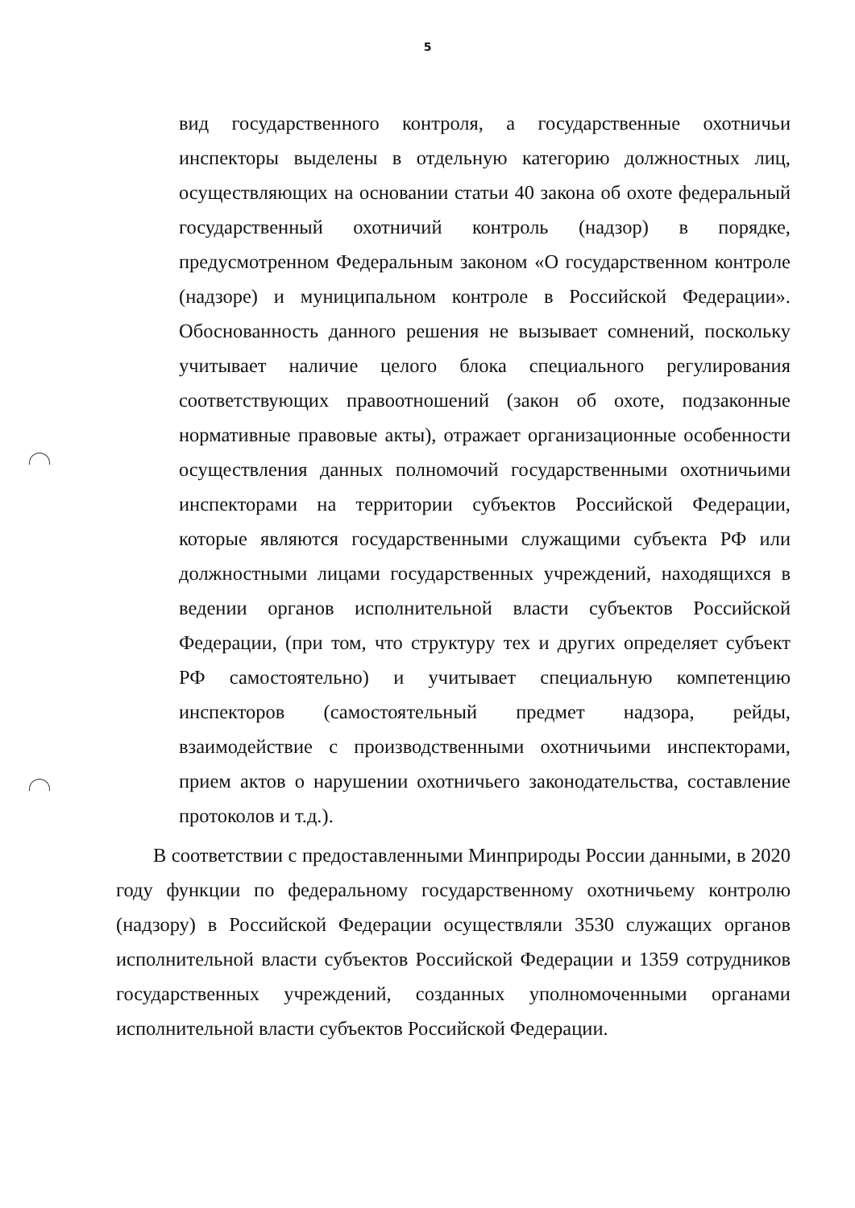5
вид государственного контроля, а государственные охотничьи инспекторы выделены в отдельную категорию должностных лиц, осуществляющих на основании статьи 40 закона об охоте федеральный государственный охотничий контроль (надзор) в порядке, предусмотренном Федеральным законом «О государственном контроле (надзоре) и муниципальном контроле в Российской Федерации». Обоснованность данного решения не вызывает сомнений, поскольку учитывает наличие целого блока специального регулирования соответствующих правоотношений (закон об охоте, подзаконные нормативные правовые акты), отражает организационные особенности осуществления данных полномочий государственными охотничьими инспекторами на территории субъектов Российской Федерации, которые являются государственными служащими субъекта РФ или должностными лицами государственных учреждений, находящихся в ведении органов исполнительной власти субъектов Российской Федерации, (при том, что структуру тех и других определяет субъект РФ самостоятельно) и учитывает специальную компетенцию инспекторов (самостоятельный предмет надзора, рейды, взаимодействие с производственными охотничьими инспекторами, прием актов о нарушении охотничьего законодательства, составление протоколов и т.д.).
В соответствии с предоставленными Минприроды России данными, в 2020 году функции по федеральному государственному охотничьему контролю (надзору) в Российской Федерации осуществляли 3530 служащих органов исполнительной власти субъектов Российской Федерации и 1359 сотрудников государственных учреждений, созданных уполномоченными органами исполнительной власти субъектов Российской Федерации.